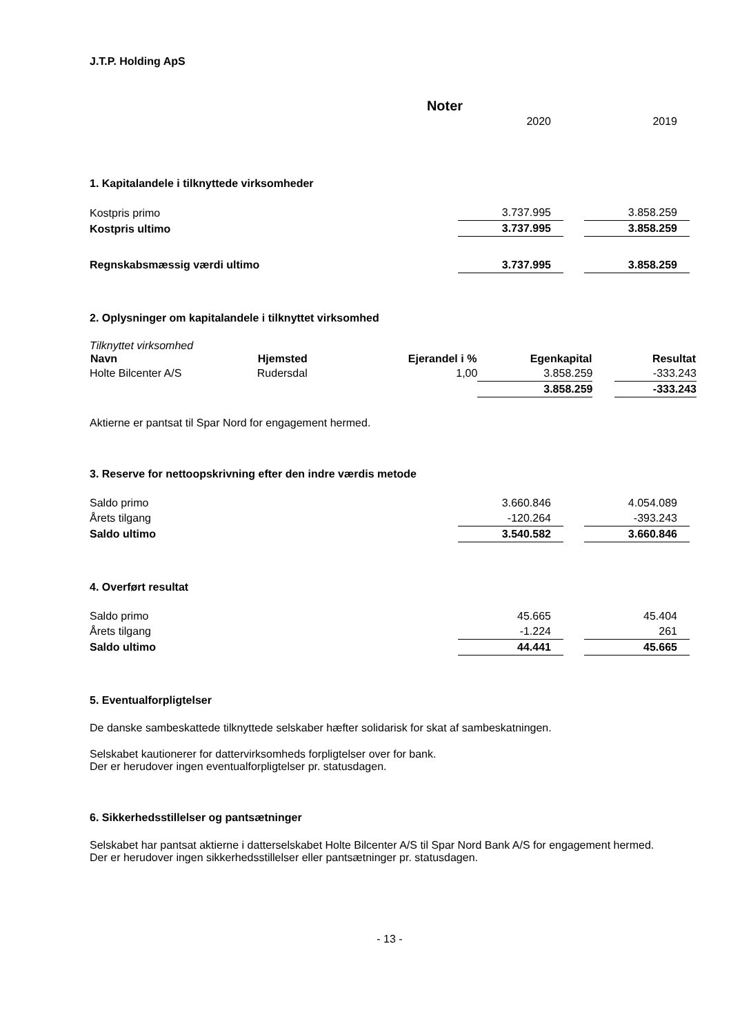J.T.P. Holding ApS
Noter
| | 2020 | | 2019 |
1. Kapitalandele i tilknyttede virksomheder
| Kostpris primo | 3.737.995 | | 3.858.259 |
| Kostpris ultimo | 3.737.995 | | 3.858.259 |
| Regnskabsmæssig værdi ultimo | 3.737.995 | | 3.858.259 |
2. Oplysninger om kapitalandele i tilknyttet virksomhed
Tilknyttet virksomhed
| Navn | Hjemsted | Ejerandel i % | Egenkapital | | Resultat |
| --- | --- | --- | --- | --- | --- |
| Holte Bilcenter A/S | Rudersdal | 1,00 | 3.858.259 | | -333.243 |
| | | | 3.858.259 | | -333.243 |
Aktierne er pantsat til Spar Nord for engagement hermed.
3. Reserve for nettoopskrivning efter den indre værdis metode
| Saldo primo | 3.660.846 | | 4.054.089 |
| Årets tilgang | -120.264 | | -393.243 |
| Saldo ultimo | 3.540.582 | | 3.660.846 |
4. Overført resultat
| Saldo primo | 45.665 | | 45.404 |
| Årets tilgang | -1.224 | | 261 |
| Saldo ultimo | 44.441 | | 45.665 |
5. Eventualforpligtelser
De danske sambeskattede tilknyttede selskaber hæfter solidarisk for skat af sambeskatningen.
Selskabet kautionerer for dattervirksomheds forpligtelser over for bank.
Der er herudover ingen eventualforpligtelser pr. statusdagen.
6. Sikkerhedsstillelser og pantsætninger
Selskabet har pantsat aktierne i datterselskabet Holte Bilcenter A/S til Spar Nord Bank A/S for engagement hermed.
Der er herudover ingen sikkerhedsstillelser eller pantsætninger pr. statusdagen.
- 13 -